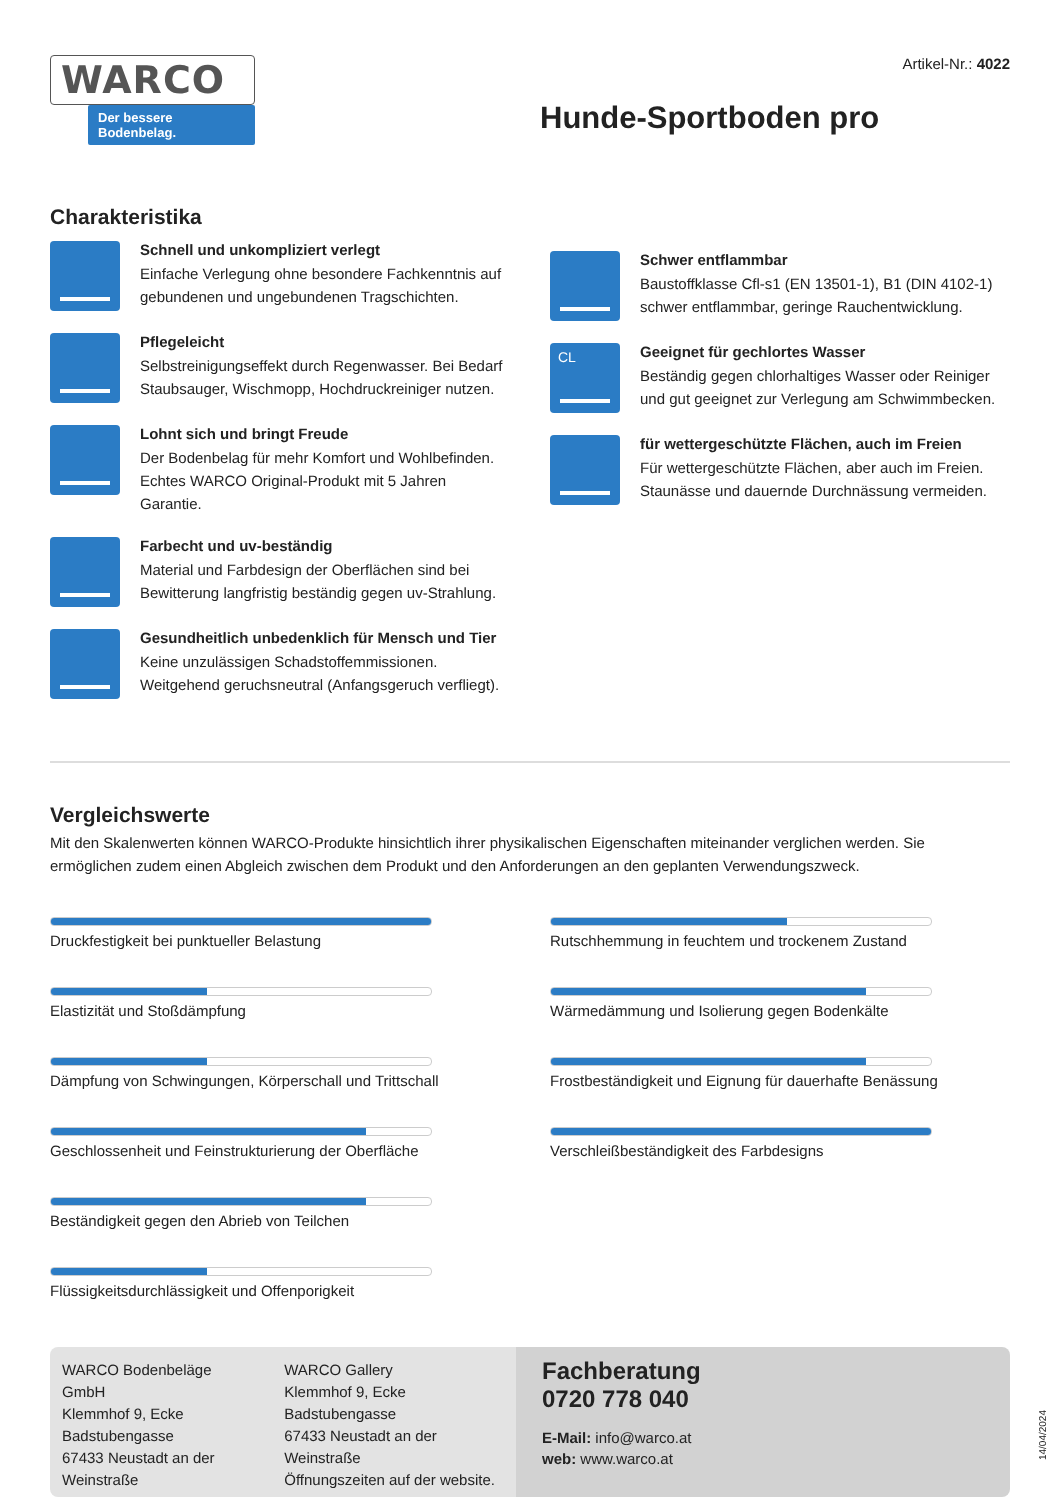WARCO
Der bessere Bodenbelag.
Artikel-Nr.: 4022
Hunde-Sportboden pro
Charakteristika
Schnell und unkompliziert verlegt
Einfache Verlegung ohne besondere Fachkenntnis auf gebundenen und ungebundenen Tragschichten.
Pflegeleicht
Selbstreinigungseffekt durch Regenwasser. Bei Bedarf Staubsauger, Wischmopp, Hochdruckreiniger nutzen.
Lohnt sich und bringt Freude
Der Bodenbelag für mehr Komfort und Wohlbefinden. Echtes WARCO Original-Produkt mit 5 Jahren Garantie.
Farbecht und uv-beständig
Material und Farbdesign der Oberflächen sind bei Bewitterung langfristig beständig gegen uv-Strahlung.
Gesundheitlich unbedenklich für Mensch und Tier
Keine unzulässigen Schadstoffemmissionen. Weitgehend geruchsneutral (Anfangsgeruch verfliegt).
Schwer entflammbar
Baustoffklasse Cfl-s1 (EN 13501-1), B1 (DIN 4102-1) schwer entflammbar, geringe Rauchentwicklung.
CL
Geeignet für gechlortes Wasser
Beständig gegen chlorhaltiges Wasser oder Reiniger und gut geeignet zur Verlegung am Schwimmbecken.
für wettergeschützte Flächen, auch im Freien
Für wettergeschützte Flächen, aber auch im Freien. Staunässe und dauernde Durchnässung vermeiden.
Vergleichswerte
Mit den Skalenwerten können WARCO-Produkte hinsichtlich ihrer physikalischen Eigenschaften miteinander verglichen werden. Sie ermöglichen zudem einen Abgleich zwischen dem Produkt und den Anforderungen an den geplanten Verwendungszweck.
Druckfestigkeit bei punktueller Belastung
Elastizität und Stoßdämpfung
Dämpfung von Schwingungen, Körperschall und Trittschall
Geschlossenheit und Feinstrukturierung der Oberfläche
Beständigkeit gegen den Abrieb von Teilchen
Flüssigkeitsdurchlässigkeit und Offenporigkeit
Rutschhemmung in feuchtem und trockenem Zustand
Wärmedämmung und Isolierung gegen Bodenkälte
Frostbeständigkeit und Eignung für dauerhafte Benässung
Verschleißbeständigkeit des Farbdesigns
WARCO Bodenbeläge GmbH
Klemmhof 9, Ecke
Badstubengasse
67433 Neustadt an der
Weinstraße
WARCO Gallery
Klemmhof 9, Ecke Badstubengasse
67433 Neustadt an der Weinstraße
Öffnungszeiten auf der website.
Fachberatung
0720 778 040
E-Mail: info@warco.at
web: www.warco.at
14/04/2024